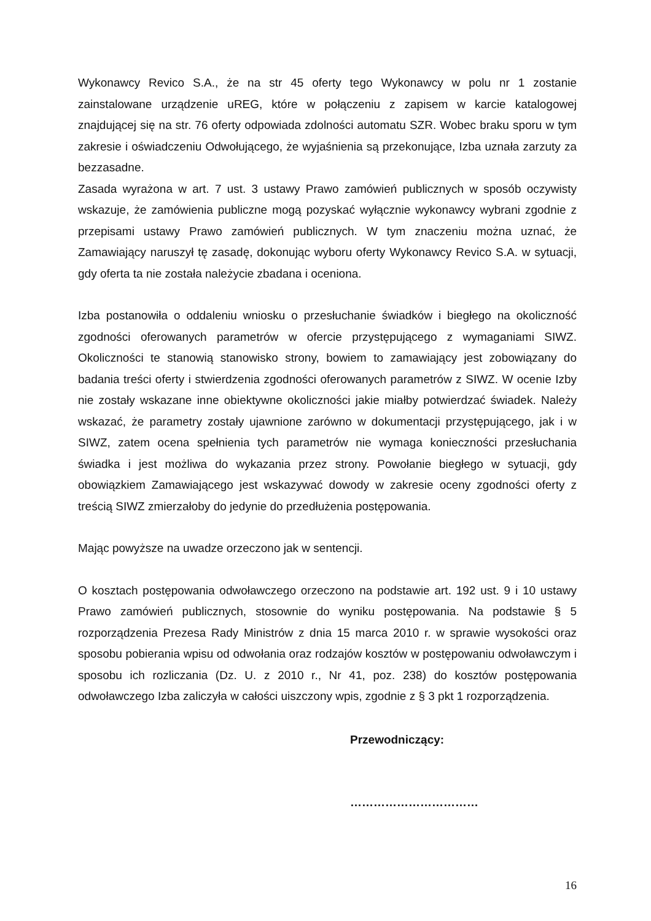Wykonawcy Revico S.A., że na str 45 oferty tego Wykonawcy w polu nr 1 zostanie zainstalowane urządzenie uREG, które w połączeniu z zapisem w karcie katalogowej znajdującej się na str. 76 oferty odpowiada zdolności automatu SZR. Wobec braku sporu w tym zakresie i oświadczeniu Odwołującego, że wyjaśnienia są przekonujące, Izba uznała zarzuty za bezzasadne.
Zasada wyrażona w art. 7 ust. 3 ustawy Prawo zamówień publicznych w sposób oczywisty wskazuje, że zamówienia publiczne mogą pozyskać wyłącznie wykonawcy wybrani zgodnie z przepisami ustawy Prawo zamówień publicznych. W tym znaczeniu można uznać, że Zamawiający naruszył tę zasadę, dokonując wyboru oferty Wykonawcy Revico S.A. w sytuacji, gdy oferta ta nie została należycie zbadana i oceniona.
Izba postanowiła o oddaleniu wniosku o przesłuchanie świadków i biegłego na okoliczność zgodności oferowanych parametrów w ofercie przystępującego z wymaganiami SIWZ. Okoliczności te stanowią stanowisko strony, bowiem to zamawiający jest zobowiązany do badania treści oferty i stwierdzenia zgodności oferowanych parametrów z SIWZ. W ocenie Izby nie zostały wskazane inne obiektywne okoliczności jakie miałby potwierdzać świadek. Należy wskazać, że parametry zostały ujawnione zarówno w dokumentacji przystępującego, jak i w SIWZ, zatem ocena spełnienia tych parametrów nie wymaga konieczności przesłuchania świadka i jest możliwa do wykazania przez strony. Powołanie biegłego w sytuacji, gdy obowiązkiem Zamawiającego jest wskazywać dowody w zakresie oceny zgodności oferty z treścią SIWZ zmierzałoby do jedynie do przedłużenia postępowania.
Mając powyższe na uwadze orzeczono jak w sentencji.
O kosztach postępowania odwoławczego orzeczono na podstawie art. 192 ust. 9 i 10 ustawy Prawo zamówień publicznych, stosownie do wyniku postępowania. Na podstawie § 5 rozporządzenia Prezesa Rady Ministrów z dnia 15 marca 2010 r. w sprawie wysokości oraz sposobu pobierania wpisu od odwołania oraz rodzajów kosztów w postępowaniu odwoławczym i sposobu ich rozliczania (Dz. U. z 2010 r., Nr 41, poz. 238) do kosztów postępowania odwoławczego Izba zaliczyła w całości uiszczony wpis, zgodnie z § 3 pkt 1 rozporządzenia.
Przewodniczący:
……………………………
16